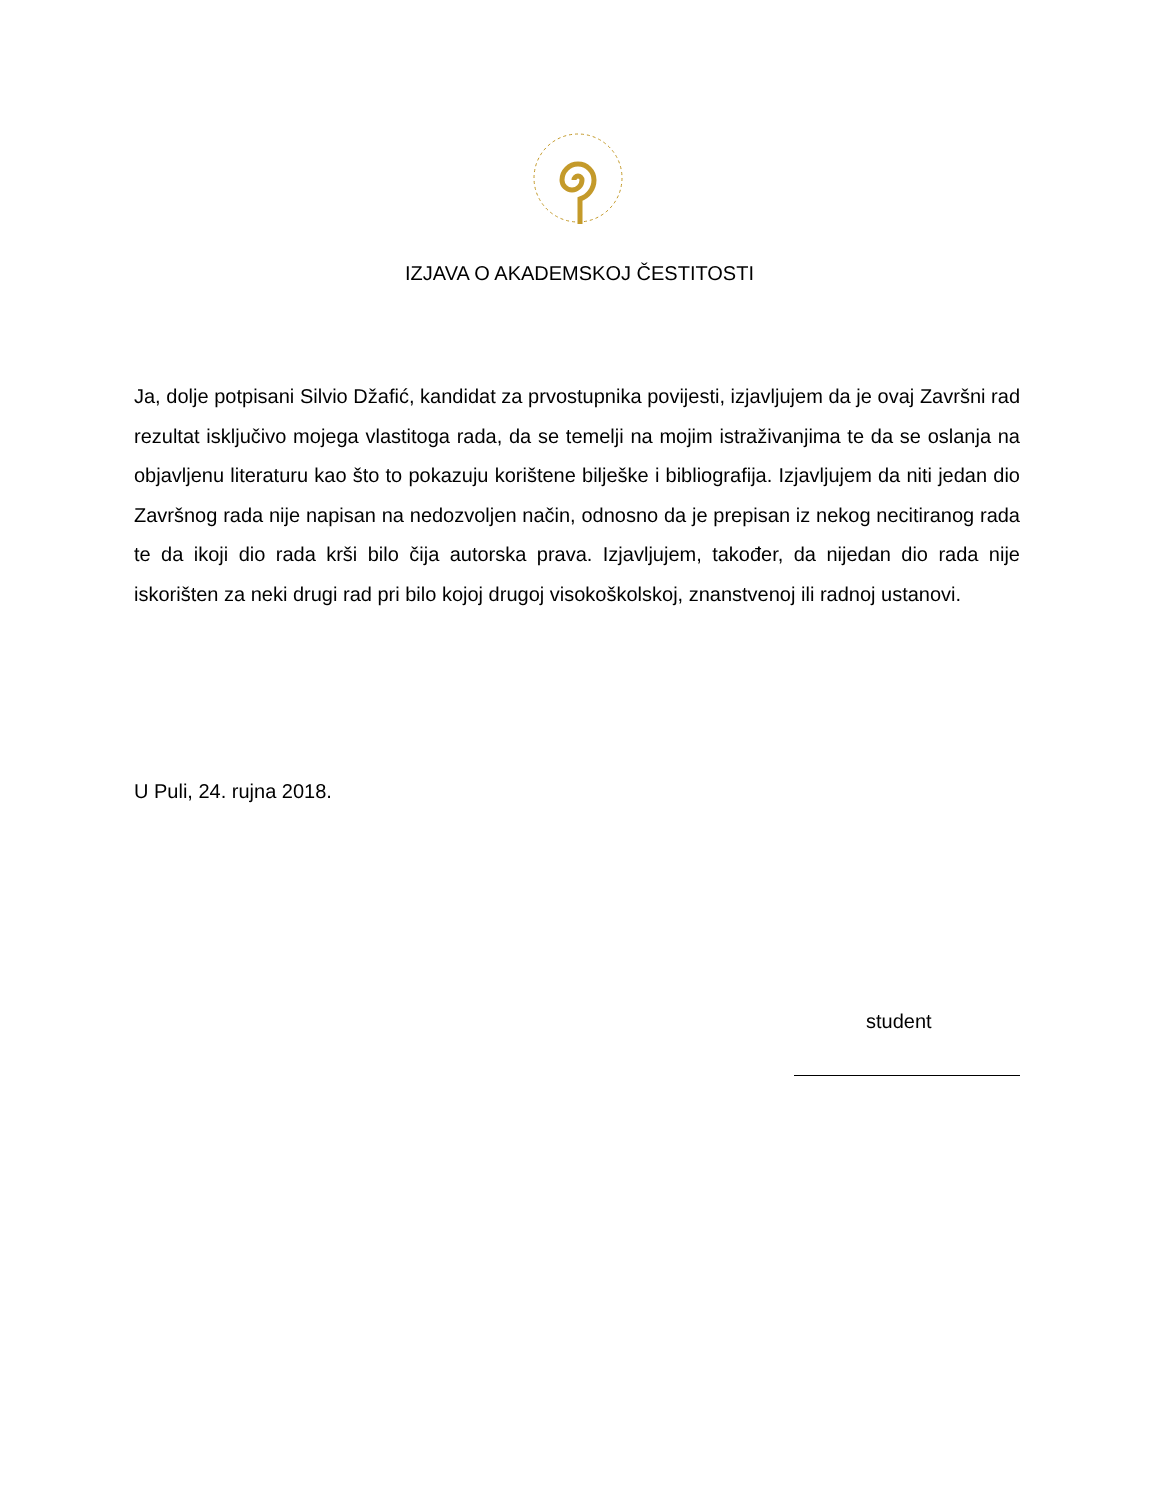IZJAVA O AKADEMSKOJ ČESTITOSTI
Ja, dolje potpisani Silvio Džafić, kandidat za prvostupnika povijesti, izjavljujem da je ovaj Završni rad rezultat isključivo mojega vlastitoga rada, da se temelji na mojim istraživanjima te da se oslanja na objavljenu literaturu kao što to pokazuju korištene bilješke i bibliografija. Izjavljujem da niti jedan dio Završnog rada nije napisan na nedozvoljen način, odnosno da je prepisan iz nekog necitiranog rada te da ikoji dio rada krši bilo čija autorska prava. Izjavljujem, također, da nijedan dio rada nije iskorišten za neki drugi rad pri bilo kojoj drugoj visokoškolskoj, znanstvenoj ili radnoj ustanovi.
U Puli, 24. rujna 2018.
student